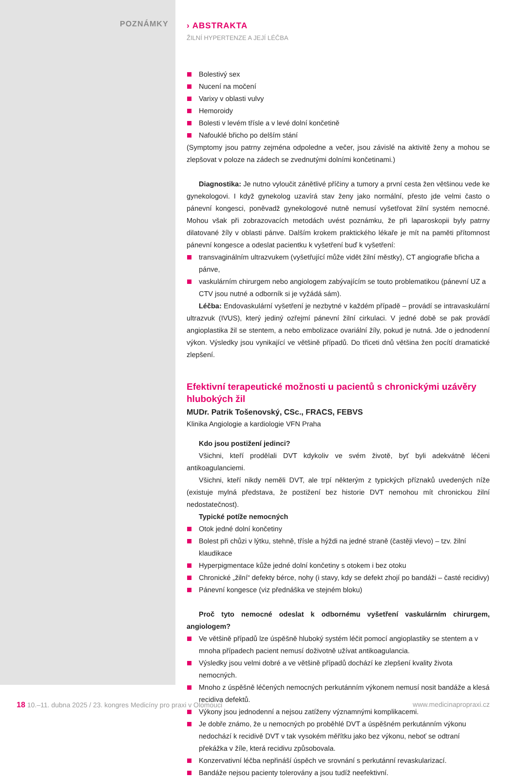POZNÁMKY
› ABSTRAKTA
ŽILNÍ HYPERTENZE A JEJÍ LÉČBA
Bolestivý sex
Nucení na močení
Varixy v oblasti vulvy
Hemoroidy
Bolesti v levém třísle a v levé dolní končetině
Nafouklé břicho po delším stání
(Symptomy jsou patrny zejména odpoledne a večer, jsou závislé na aktivitě ženy a mohou se zlepšovat v poloze na zádech se zvednutými dolními končetinami.)
Diagnostika: Je nutno vyloučit zánětlivé příčiny a tumory a první cesta žen většinou vede ke gynekologovi. I když gynekolog uzavírá stav ženy jako normální, přesto jde velmi často o pánevní kongesci, poněvadž gynekologové nutně nemusí vyšetřovat žilní systém nemocné. Mohou však při zobrazovacích metodách uvést poznámku, že při laparoskopii byly patrny dilatované žíly v oblasti pánve. Dalším krokem praktického lékaře je mít na paměti přítomnost pánevní kongesce a odeslat pacientku k vyšetření buď k vyšetření:
transvaginálním ultrazvukem (vyšetřující může vidět žilní městky), CT angiografie břicha a pánve,
vaskulárním chirurgem nebo angiologem zabývajícím se touto problematikou (pánevní UZ a CTV jsou nutné a odborník si je vyžádá sám).
Léčba: Endovaskulární vyšetření je nezbytné v každém případě – provádí se intravaskulární ultrazvuk (IVUS), který jediný ozřejmí pánevní žilní cirkulaci. V jedné době se pak provádí angioplastika žil se stentem, a nebo embolizace ovariální žíly, pokud je nutná. Jde o jednodenní výkon. Výsledky jsou vynikající ve většině případů. Do třiceti dnů většina žen pocítí dramatické zlepšení.
Efektivní terapeutické možnosti u pacientů s chronickými uzávěry hlubokých žil
MUDr. Patrik Tošenovský, CSc., FRACS, FEBVS
Klinika Angiologie a kardiologie VFN Praha
Kdo jsou postižení jedinci?
Všichni, kteří prodělali DVT kdykoliv ve svém životě, byť byli adekvátně léčeni antikoagulanciemi.
Všichni, kteří nikdy neměli DVT, ale trpí některým z typických příznaků uvedených níže (existuje mylná představa, že postižení bez historie DVT nemohou mít chronickou žilní nedostatečnost).
Typické potíže nemocných
Otok jedné dolní končetiny
Bolest při chůzi v lýtku, stehně, třísle a hýždi na jedné straně (častěji vlevo) – tzv. žilní klaudikace
Hyperpigmentace kůže jedné dolní končetiny s otokem i bez otoku
Chronické „žilní“ defekty bérce, nohy (i stavy, kdy se defekt zhojí po bandáži – časté recidivy)
Pánevní kongesce (viz přednáška ve stejném bloku)
Proč tyto nemocné odeslat k odbornému vyšetření vaskulárním chirurgem, angiologem?
Ve většině případů lze úspěšně hluboký systém léčit pomocí angioplastiky se stentem a v mnoha případech pacient nemusí doživotně užívat antikoagulancia.
Výsledky jsou velmi dobré a ve většině případů dochází ke zlepšení kvality života nemocných.
Mnoho z úspěšně léčených nemocných perkutánním výkonem nemusí nosit bandáže a klesá recidiva defektů.
Výkony jsou jednodenní a nejsou zatíženy významnými komplikacemi.
Je dobře známo, že u nemocných po proběhlé DVT a úspěšném perkutánním výkonu nedochází k recidivě DVT v tak vysokém měřítku jako bez výkonu, neboť se odtraní překážka v žíle, která recidivu způsobovala.
Konzervativní léčba nepřináší úspěch ve srovnání s perkutánní revaskularizací.
Bandáže nejsou pacienty tolerovány a jsou tudíž neefektivní.
18 10.–11. dubna 2025 / 23. kongres Medicíny pro praxi v Olomouci
www.medicinapropraxi.cz